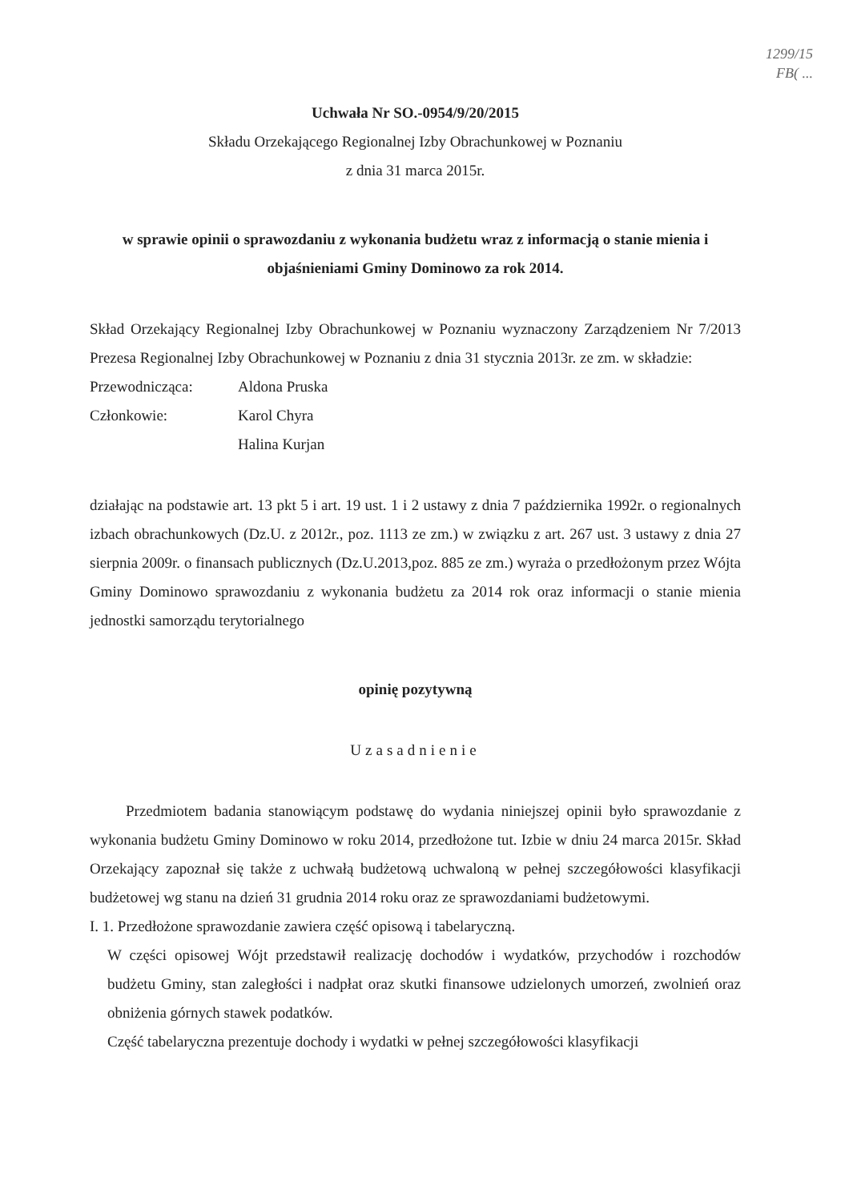1299/15
FB( ...
Uchwała Nr SO.-0954/9/20/2015
Składu Orzekającego Regionalnej Izby Obrachunkowej w Poznaniu
z dnia 31 marca 2015r.
w sprawie opinii o sprawozdaniu z wykonania budżetu wraz z informacją o stanie mienia i objaśnieniami Gminy Dominowo za rok 2014.
Skład Orzekający Regionalnej Izby Obrachunkowej w Poznaniu wyznaczony Zarządzeniem Nr 7/2013 Prezesa Regionalnej Izby Obrachunkowej w Poznaniu z dnia 31 stycznia 2013r. ze zm. w składzie:
Przewodnicząca: Aldona Pruska
Członkowie: Karol Chyra
Halina Kurjan
działając na podstawie art. 13 pkt 5 i art. 19 ust. 1 i 2 ustawy z dnia 7 października 1992r. o regionalnych izbach obrachunkowych (Dz.U. z 2012r., poz. 1113 ze zm.) w związku z art. 267 ust. 3 ustawy z dnia 27 sierpnia 2009r. o finansach publicznych (Dz.U.2013,poz. 885 ze zm.) wyraża o przedłożonym przez Wójta Gminy Dominowo sprawozdaniu z wykonania budżetu za 2014 rok oraz informacji o stanie mienia jednostki samorządu terytorialnego
opinię pozytywną
Uzasadnienie
Przedmiotem badania stanowiącym podstawę do wydania niniejszej opinii było sprawozdanie z wykonania budżetu Gminy Dominowo w roku 2014, przedłożone tut. Izbie w dniu 24 marca 2015r. Skład Orzekający zapoznał się także z uchwałą budżetową uchwaloną w pełnej szczegółowości klasyfikacji budżetowej wg stanu na dzień 31 grudnia 2014 roku oraz ze sprawozdaniami budżetowymi.
I. 1. Przedłożone sprawozdanie zawiera część opisową i tabelaryczną.
W części opisowej Wójt przedstawił realizację dochodów i wydatków, przychodów i rozchodów budżetu Gminy, stan zaległości i nadpłat oraz skutki finansowe udzielonych umorzeń, zwolnień oraz obniżenia górnych stawek podatków.
Część tabelaryczna prezentuje dochody i wydatki w pełnej szczegółowości klasyfikacji